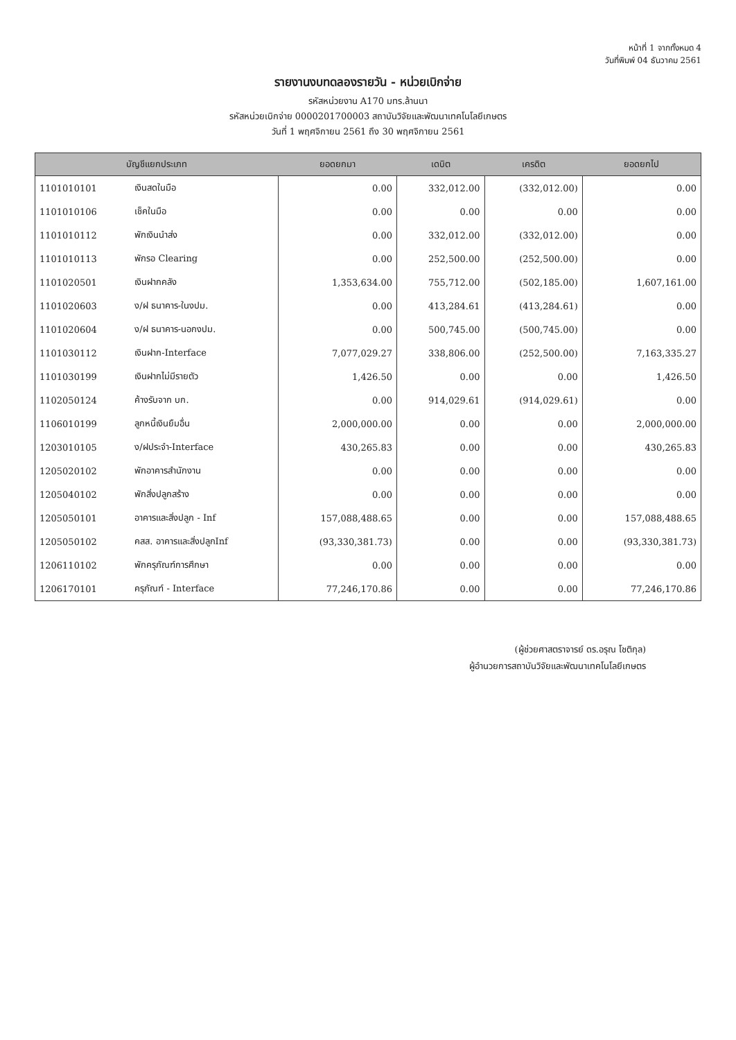หน้าที่ 1 จากทั้งหมด 4
วันที่พิมพ์ 04 ธันวาคม 2561
รายงานงบทดลองรายวัน - หน่วยเบิกจ่าย
รหัสหน่วยงาน A170 มทร.ล้านนา
รหัสหน่วยเบิกจ่าย 0000201700003 สถาบันวิจัยและพัฒนาเทคโนโลยีเกษตร
วันที่ 1 พฤศจิกายน 2561 ถึง 30 พฤศจิกายน 2561
| บัญชีแยกประเภท | | ยอดยกมา | เดบิต | เครดิต | ยอดยกไป |
| --- | --- | --- | --- | --- | --- |
| 1101010101 | เงินสดในมือ | 0.00 | 332,012.00 | (332,012.00) | 0.00 |
| 1101010106 | เช็คในมือ | 0.00 | 0.00 | 0.00 | 0.00 |
| 1101010112 | พักเงินนำส่ง | 0.00 | 332,012.00 | (332,012.00) | 0.00 |
| 1101010113 | พักรอ Clearing | 0.00 | 252,500.00 | (252,500.00) | 0.00 |
| 1101020501 | เงินฝากคลัง | 1,353,634.00 | 755,712.00 | (502,185.00) | 1,607,161.00 |
| 1101020603 | ง/ฝ ธนาคาร-ในงปม. | 0.00 | 413,284.61 | (413,284.61) | 0.00 |
| 1101020604 | ง/ฝ ธนาคาร-นอกงปม. | 0.00 | 500,745.00 | (500,745.00) | 0.00 |
| 1101030112 | เงินฝาก-Interface | 7,077,029.27 | 338,806.00 | (252,500.00) | 7,163,335.27 |
| 1101030199 | เงินฝากไม่มีรายตัว | 1,426.50 | 0.00 | 0.00 | 1,426.50 |
| 1102050124 | ค้างรับจาก บก. | 0.00 | 914,029.61 | (914,029.61) | 0.00 |
| 1106010199 | ลูกหนี้เงินยืมอื่น | 2,000,000.00 | 0.00 | 0.00 | 2,000,000.00 |
| 1203010105 | ง/ฝประจำ-Interface | 430,265.83 | 0.00 | 0.00 | 430,265.83 |
| 1205020102 | พักอาคารสำนักงาน | 0.00 | 0.00 | 0.00 | 0.00 |
| 1205040102 | พักสิ่งปลูกสร้าง | 0.00 | 0.00 | 0.00 | 0.00 |
| 1205050101 | อาคารและสิ่งปลูก - Inf | 157,088,488.65 | 0.00 | 0.00 | 157,088,488.65 |
| 1205050102 | คสส. อาคารและสิ่งปลูกInf | (93,330,381.73) | 0.00 | 0.00 | (93,330,381.73) |
| 1206110102 | พักครุภัณฑ์การศึกษา | 0.00 | 0.00 | 0.00 | 0.00 |
| 1206170101 | ครุภัณฑ์ - Interface | 77,246,170.86 | 0.00 | 0.00 | 77,246,170.86 |
(ผู้ช่วยศาสตราจารย์ ดร.อรุณ โชติกุล)
ผู้อำนวยการสถาบันวิจัยและพัฒนาเทคโนโลยีเกษตร